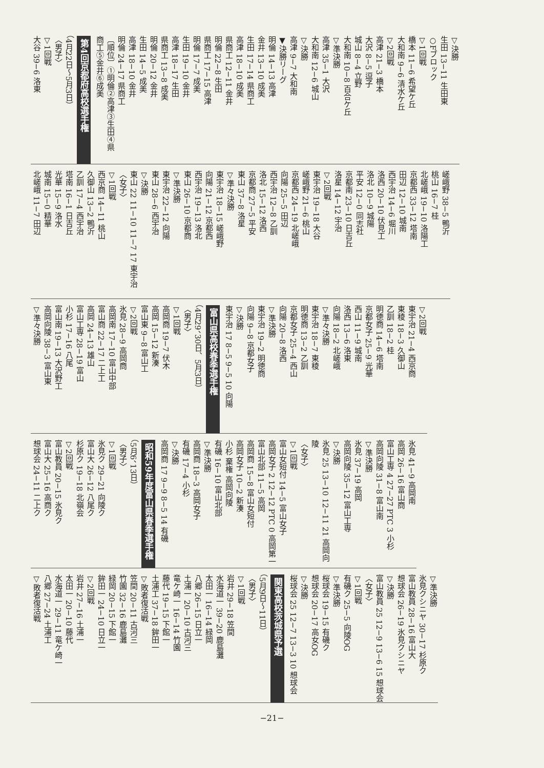▽決勝
生田 13−11 生田東
○Fブロック
▽1回戦
橋本 11−6 希望ケ丘
大和南 9−6 清水ケ丘
▽2回戦
高津 21−3 橋本
大沢 8−5 逗子
城山 8−4 立野
大和南 10−8 百合ケ丘
▽準決勝
高津 35−1 大沢
大和南 12−6 城山
▽決勝
高津 9−7 大和南
▼決勝リーグ
明倫 14−13 高津
金井 13−10 成美
生田 17−14 県商工
高津 18−10 成美
県商工 12−11 金井
明倫 22−8 生田
県商工 17−15 高津
明倫 17−7 成美
生田 19−10 金井
高津 18−17 生田
県商工 13−8 成美
明倫 20−12 金井
生田 14−5 成美
高津 18−10 金井
明倫 24−17 県商工
〔順位〕①明倫②高津③生田④県
商工⑤金井⑥成美
第4回京都府高校選手権
（4月22日〜5月3日）
〈男子〉
▽1回戦
大谷 39−6 洛東
嵯峨野 38−5 鴨沂
桃山 16−7 桂
北嵯峨 19−10 洛陽工
京都西 33−12 塔南
田辺 12−10 城南
西宇治 14−6 堀川
洛西 20−10 伏見工
洛北 10−9 城陽
平安 12−0 同志社
京都南 23−10 日吉丘
洛星 14−12 宇治
▽2回戦
東宇治 19−18 大谷
嵯峨野 21−6 桃山
京都西 24−19 北嵯峨
向陽 25−5 田辺
西宇治 12−8 乙訓
洛北 15−12 洛西
京都商 27−5 平安
東山 37−8 洛星
▽準々決勝
東宇治 18−15 嵯峨野
向陽 21−12 京都西
西宇治 19−13 洛北
東山 26−10 京都商
▽準決勝
東宇治 22−12 向陽
東山 28−6 西宇治
▽決勝
東山 22 11−10 11−7 17 東宇治
〈女子〉
▽1回戦
西京商 14−11 桃山
久御山 13−2 鴨沂
乙訓 17−4 西宇治
塔南 16−1 日吉丘
光華 15−9 洛水
城南 15−0 精華
北嵯峨 11−7 田辺
▽2回戦
東宇治 21−4 西京商
東稜 18−3 久御山
乙訓 18−2 桂
明徳商 14−6 塔南
京都女子 25−9 光華
西山 11−9 城南
洛西 13−6 洛東
向陽 18−2 北嵯峨
▽準々決勝
東宇治 18−7 東稜
明徳商 13−2 乙訓
京都女子 25−4 西山
向陽 20−8 洛西
▽準決勝
東宇治 19−2 明徳商
向陽 9−8 京都女子
▽決勝
東宇治 17 8−5 9−5 10 向陽
富山県高校春季選手権
（4月29、30日、5月3日）
〈男子〉
▽1回戦
高岡商 19−7 伏木
高岡 15−12 新湊
富山東 9−8 富山工
▽2回戦
氷見 28−9 高岡商
高岡南 17−10 富山中部
富山商 22−17 二上工
高岡 24−13 雄山
富山工専 28−19 富山
小杉 17−16 八尾
富山南 19−13 大沢野工
高岡向陵 38−3 富山東
▽準々決勝
氷見 41−9 高岡南
高岡 26−16 富山商
富山工専 4 27−27 PTC 3 小杉
高岡向陵 31−8 富山南
▽準決勝
氷見 37−19 高岡
高岡向陵 35−12 富山工専
▽決勝
氷見 25 13−10 12−11 21 高岡向陵
〈女子〉
▽1回戦
富山女短付 14−5 富山女子
高岡女子 2 12−12 PTC 0 高岡第一
富山北部 11−5 高岡
高岡商 15−8 富山女短付
高岡女子 10−2 新湊
小杉 棄権 高岡向陵
有磯 16−10 富山北部
▽準決勝
高岡商 18−3 高岡女子
有磯 17−4 小杉
▽決勝
高岡商 17 9−9 8−5 14 有磯
昭和59年度富山県春季選手権
（5月6、13日）
〈男子〉
▽1回戦
氷見ク 29−21 向陵ク
富山大 26−12 八尾ク
杉原ク 19−18 北嶺会
▽2回戦
富山教員 20−15 氷見ク
富山大 25−16 高商ク
想球会 24−11 二上ク
▽準決勝
氷見クシニヤ 30−17 杉原ク
富山教員 28−16 富山大
想球会 26−19 氷見クシニヤ
▽決勝
富山教員 25 12−9 13−6 15 想球会
〈女子〉
▽1回戦
有磯ク 25−5 向陵OG
▽準決勝
桜球会 19−15 有磯ク
想球会 20−17 高女OG
▽決勝
桜球会 25 12−7 13−3 10 想球会
関東高校茨城県予選
（5月9日〜11日）
〈男子〉
▽1回戦
岩井 29−18 笠間
水海道一 39−20 鹿島灘
太田一 16−14 緑岡
八郷 26−15 日立一
土浦一 20−10 古河三
竜ケ崎一 16−14 竹園
藤代 19−15 下館一
土浦工 37−18 鉾田一
▽敗者復活戦
笠間 20−11 古河三
竹園 32−16 鹿島灘
緑岡 20−15 下館一
鉾田一 24−10 日立一
▽2回戦
岩井 27−16 土浦一
太田一 20−10 藤代
水海道一 29−11 竜ケ崎一
八郷 27−24 土浦工
▽敗者復活戦
−21−